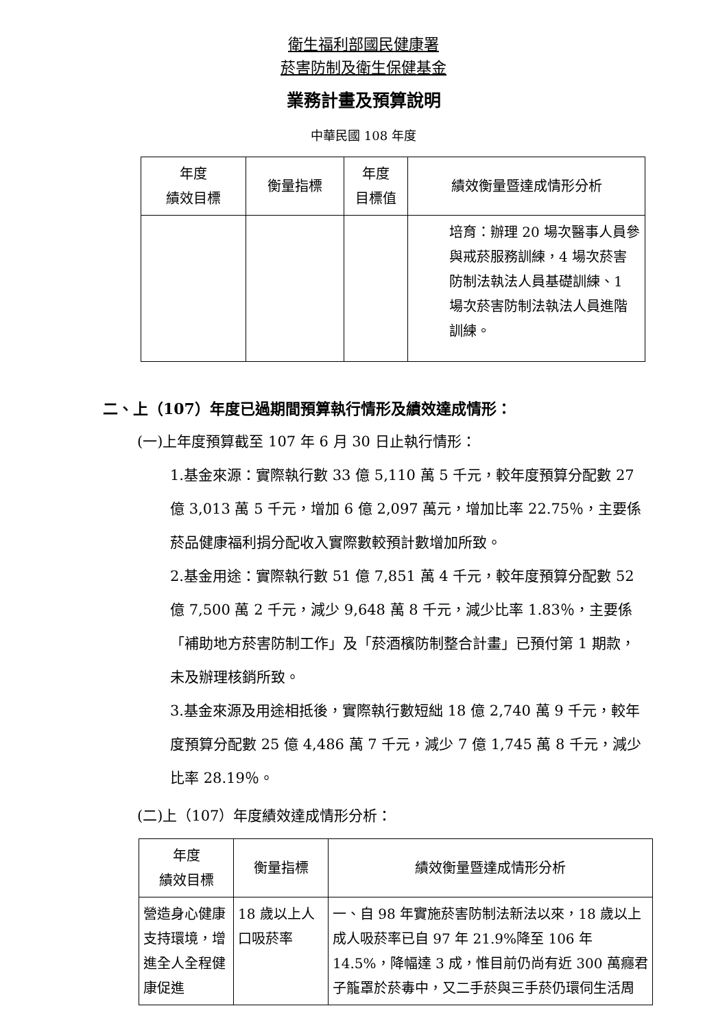衛生福利部國民健康署
菸害防制及衛生保健基金
業務計畫及預算說明
中華民國 108 年度
| 年度 績效目標 | 衡量指標 | 年度 目標值 | 績效衡量暨達成情形分析 |
| --- | --- | --- | --- |
| | | | 培育：辦理 20 場次醫事人員參與戒菸服務訓練，4 場次菸害防制法執法人員基礎訓練、1 場次菸害防制法執法人員進階訓練。 |
二、上（107）年度已過期間預算執行情形及績效達成情形：
(一)上年度預算截至 107 年 6 月 30 日止執行情形：
1.基金來源：實際執行數 33 億 5,110 萬 5 千元，較年度預算分配數 27 億 3,013 萬 5 千元，增加 6 億 2,097 萬元，增加比率 22.75％，主要係菸品健康福利捐分配收入實際數較預計數增加所致。
2.基金用途：實際執行數 51 億 7,851 萬 4 千元，較年度預算分配數 52 億 7,500 萬 2 千元，減少 9,648 萬 8 千元，減少比率 1.83％，主要係「補助地方菸害防制工作」及「菸酒檳防制整合計畫」已預付第 1 期款，未及辦理核銷所致。
3.基金來源及用途相抵後，實際執行數短絀 18 億 2,740 萬 9 千元，較年度預算分配數 25 億 4,486 萬 7 千元，減少 7 億 1,745 萬 8 千元，減少比率 28.19％。
(二)上（107）年度績效達成情形分析：
| 年度 績效目標 | 衡量指標 | 績效衡量暨達成情形分析 |
| --- | --- | --- |
| 營造身心健康支持環境，增進全人全程健康促進 | 18 歲以上人口吸菸率 | 一、自 98 年實施菸害防制法新法以來，18 歲以上成人吸菸率已自 97 年 21.9%降至 106 年 14.5%，降幅達 3 成，惟目前仍尚有近 300 萬癮君子籠罩於菸毒中，又二手菸與三手菸仍環伺生活周 |